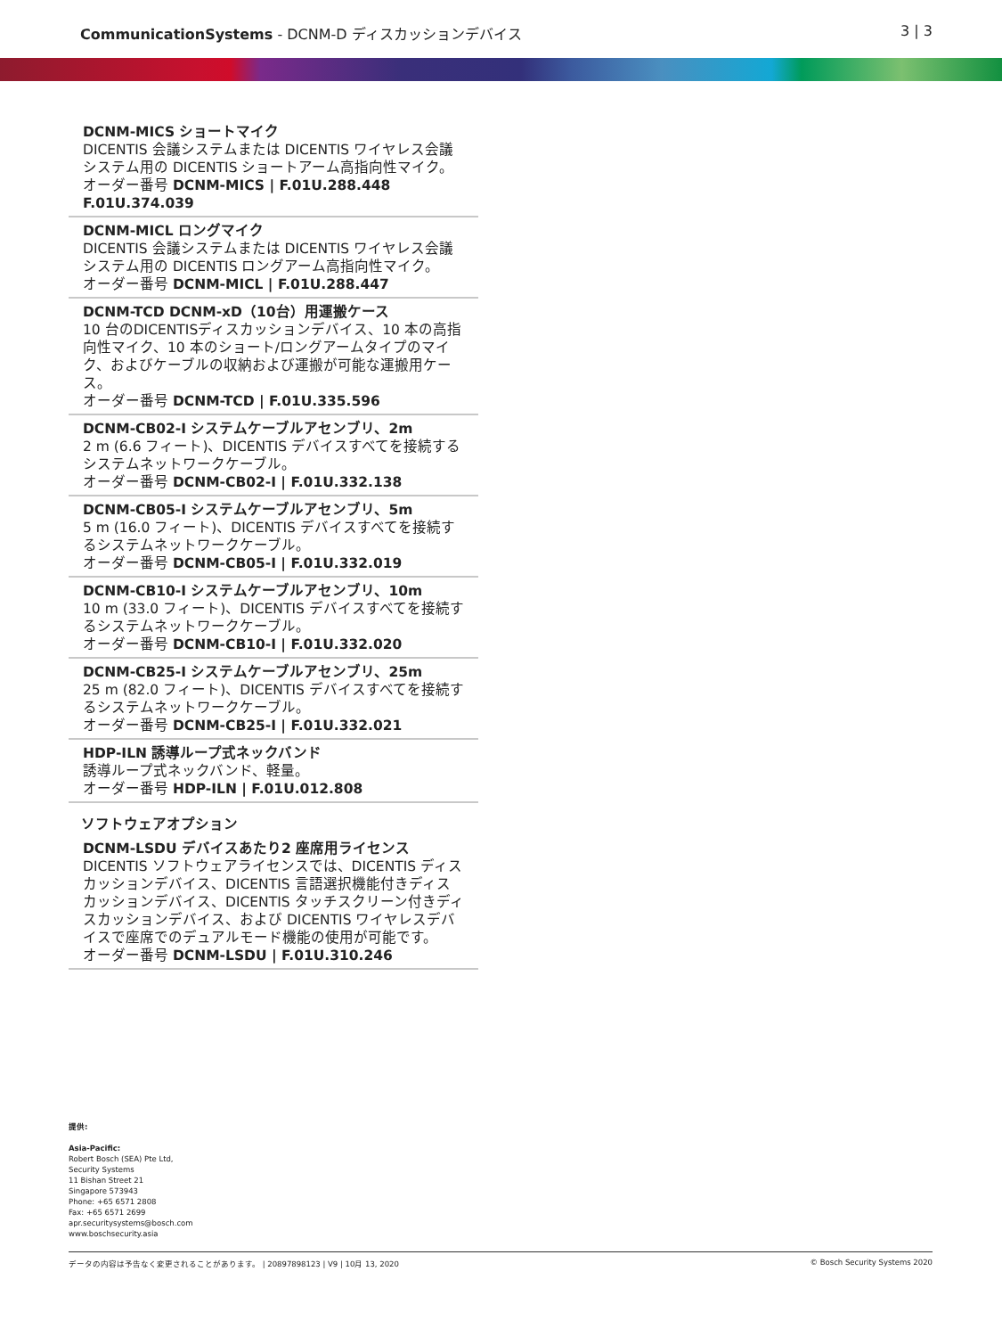CommunicationSystems - DCNM-D ディスカッションデバイス
3 | 3
DCNM-MICS ショートマイク
DICENTIS 会議システムまたは DICENTIS ワイヤレス会議システム用の DICENTIS ショートアーム高指向性マイク。
オーダー番号 DCNM-MICS | F.01U.288.448
F.01U.374.039
DCNM-MICL ロングマイク
DICENTIS 会議システムまたは DICENTIS ワイヤレス会議システム用の DICENTIS ロングアーム高指向性マイク。
オーダー番号 DCNM-MICL | F.01U.288.447
DCNM-TCD DCNM-xD（10台）用運搬ケース
10 台のDICENTISディスカッションデバイス、10 本の高指向性マイク、10 本のショート/ロングアームタイプのマイク、およびケーブルの収納および運搬が可能な運搬用ケース。
オーダー番号 DCNM-TCD | F.01U.335.596
DCNM-CB02-I システムケーブルアセンブリ、2m
2 m (6.6 フィート)、DICENTIS デバイスすべてを接続するシステムネットワークケーブル。
オーダー番号 DCNM-CB02-I | F.01U.332.138
DCNM-CB05-I システムケーブルアセンブリ、5m
5 m (16.0 フィート)、DICENTIS デバイスすべてを接続するシステムネットワークケーブル。
オーダー番号 DCNM-CB05-I | F.01U.332.019
DCNM-CB10-I システムケーブルアセンブリ、10m
10 m (33.0 フィート)、DICENTIS デバイスすべてを接続するシステムネットワークケーブル。
オーダー番号 DCNM-CB10-I | F.01U.332.020
DCNM-CB25-I システムケーブルアセンブリ、25m
25 m (82.0 フィート)、DICENTIS デバイスすべてを接続するシステムネットワークケーブル。
オーダー番号 DCNM-CB25-I | F.01U.332.021
HDP-ILN 誘導ループ式ネックバンド
誘導ループ式ネックバンド、軽量。
オーダー番号 HDP-ILN | F.01U.012.808
ソフトウェアオプション
DCNM-LSDU デバイスあたり2 座席用ライセンス
DICENTIS ソフトウェアライセンスでは、DICENTIS ディスカッションデバイス、DICENTIS 言語選択機能付きディスカッションデバイス、DICENTIS タッチスクリーン付きディスカッションデバイス、および DICENTIS ワイヤレスデバイスで座席でのデュアルモード機能の使用が可能です。
オーダー番号 DCNM-LSDU | F.01U.310.246
提供:
Asia-Pacific:
Robert Bosch (SEA) Pte Ltd,
Security Systems
11 Bishan Street 21
Singapore 573943
Phone: +65 6571 2808
Fax: +65 6571 2699
apr.securitysystems@bosch.com
www.boschsecurity.asia
データの内容は予告なく変更されることがあります。 | 20897898123 | V9 | 10月 13, 2020 © Bosch Security Systems 2020